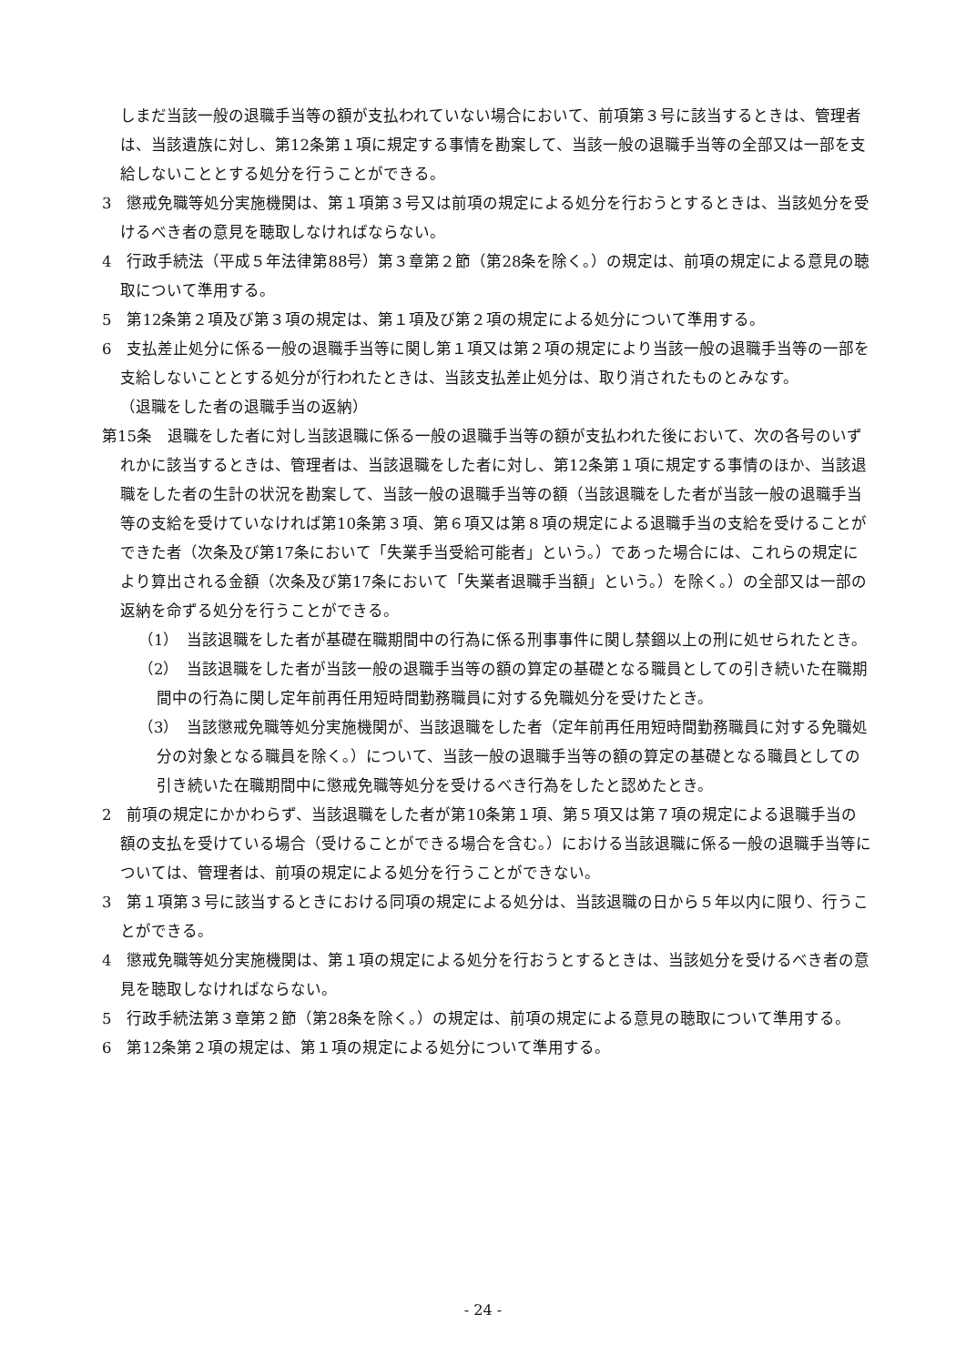しまだ当該一般の退職手当等の額が支払われていない場合において、前項第３号に該当するときは、管理者は、当該遺族に対し、第12条第１項に規定する事情を勘案して、当該一般の退職手当等の全部又は一部を支給しないこととする処分を行うことができる。
3　懲戒免職等処分実施機関は、第１項第３号又は前項の規定による処分を行おうとするときは、当該処分を受けるべき者の意見を聴取しなければならない。
4　行政手続法（平成５年法律第88号）第３章第２節（第28条を除く。）の規定は、前項の規定による意見の聴取について準用する。
5　第12条第２項及び第３項の規定は、第１項及び第２項の規定による処分について準用する。
6　支払差止処分に係る一般の退職手当等に関し第１項又は第２項の規定により当該一般の退職手当等の一部を支給しないこととする処分が行われたときは、当該支払差止処分は、取り消されたものとみなす。
（退職をした者の退職手当の返納）
第15条　退職をした者に対し当該退職に係る一般の退職手当等の額が支払われた後において、次の各号のいずれかに該当するときは、管理者は、当該退職をした者に対し、第12条第１項に規定する事情のほか、当該退職をした者の生計の状況を勘案して、当該一般の退職手当等の額（当該退職をした者が当該一般の退職手当等の支給を受けていなければ第10条第３項、第６項又は第８項の規定による退職手当の支給を受けることができた者（次条及び第17条において「失業手当受給可能者」という。）であった場合には、これらの規定により算出される金額（次条及び第17条において「失業者退職手当額」という。）を除く。）の全部又は一部の返納を命ずる処分を行うことができる。
（1）　当該退職をした者が基礎在職期間中の行為に係る刑事事件に関し禁錮以上の刑に処せられたとき。
（2）　当該退職をした者が当該一般の退職手当等の額の算定の基礎となる職員としての引き続いた在職期間中の行為に関し定年前再任用短時間勤務職員に対する免職処分を受けたとき。
（3）　当該懲戒免職等処分実施機関が、当該退職をした者（定年前再任用短時間勤務職員に対する免職処分の対象となる職員を除く。）について、当該一般の退職手当等の額の算定の基礎となる職員としての引き続いた在職期間中に懲戒免職等処分を受けるべき行為をしたと認めたとき。
2　前項の規定にかかわらず、当該退職をした者が第10条第１項、第５項又は第７項の規定による退職手当の額の支払を受けている場合（受けることができる場合を含む。）における当該退職に係る一般の退職手当等については、管理者は、前項の規定による処分を行うことができない。
3　第１項第３号に該当するときにおける同項の規定による処分は、当該退職の日から５年以内に限り、行うことができる。
4　懲戒免職等処分実施機関は、第１項の規定による処分を行おうとするときは、当該処分を受けるべき者の意見を聴取しなければならない。
5　行政手続法第３章第２節（第28条を除く。）の規定は、前項の規定による意見の聴取について準用する。
6　第12条第２項の規定は、第１項の規定による処分について準用する。
- 24 -